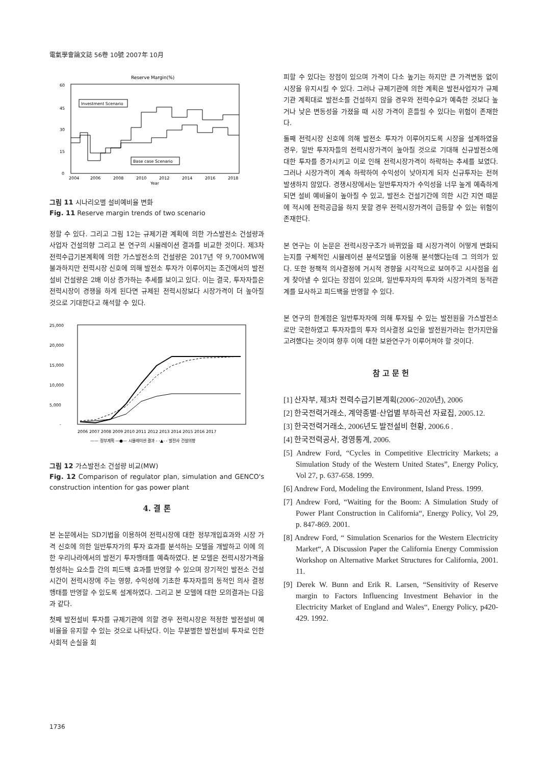電氣學會論文誌 56卷 10號 2007年 10月
Reserve Margin(%)
60
45
30
15
0
Investment Scenario
Base case Scenario
2004
2006
2008
2010
2012
2014
2016
2018
Year
그림 11 시나리오별 설비예비율 변화
Fig. 11 Reserve margin trends of two scenario
정할 수 있다. 그리고 그림 12는 규제기관 계획에 의한 가스발전소 건설량과 사업자 건설의향 그리고 본 연구의 시뮬레이션 결과를 비교한 것이다. 제3차 전력수급기본계획에 의한 가스발전소의 건설량은 2017년 약 9,700MW에 불과하지만 전력시장 신호에 의해 발전소 투자가 이루어지는 조건에서의 발전설비 건설량은 2배 이상 증가하는 추세를 보이고 있다. 이는 결국, 투자자들은 전력시장이 경쟁을 하게 된다면 규제된 전력시장보다 시장가격이 더 높아질 것으로 기대한다고 해석할 수 있다.
25,000
20,000
15,000
10,000
5,000
-
2006 2007 2008 2009 2010 2011 2012 2013 2014 2015 2016 2017
—— 정부계획 —●— 시뮬레이션 결과 - -▲- - 발전사 건설의향
그림 12 가스발전소 건설량 비교(MW)
Fig. 12 Comparison of regulator plan, simulation and GENCO's construction intention for gas power plant
4. 결 론
본 논문에서는 SD기법을 이용하여 전력시장에 대한 정부개입효과와 시장 가격 신호에 의한 일반투자가의 투자 효과를 분석하는 모델을 개발하고 이에 의한 우리나라에서의 발전기 투자행태를 예측하였다. 본 모델은 전력시장가격을 형성하는 요소들 간의 피드백 효과를 반영할 수 있으며 장기적인 발전소 건설 시간이 전력시장에 주는 영향, 수익성에 기초한 투자자들의 동적인 의사 결정 행태를 반영할 수 있도록 설계하였다. 그리고 본 모델에 대한 모의결과는 다음과 같다.
첫째 발전설비 투자를 규제기관에 의할 경우 전력시장은 적정한 발전설비 예비율을 유지할 수 있는 것으로 나타났다. 이는 무분별한 발전설비 투자로 인한 사회적 손실을 회
피할 수 있다는 장점이 있으며 가격이 다소 높기는 하지만 큰 가격변동 없이 시장을 유지시킬 수 있다. 그러나 규제기관에 의한 계획은 발전사업자가 규제기관 계획대로 발전소를 건설하지 않을 경우와 전력수요가 예측한 것보다 높거나 낮은 변동성을 가졌을 때 시장 가격이 흔들릴 수 있다는 위험이 존재한다.
둘째 전력시장 신호에 의해 발전소 투자가 이루어지도록 시장을 설계하였을 경우, 일반 투자자들의 전력시장가격이 높아질 것으로 기대해 신규발전소에 대한 투자를 증가시키고 이로 인해 전력시장가격이 하락하는 추세를 보였다. 그러나 시장가격이 계속 하락하여 수익성이 낮아지게 되자 신규투자는 전혀 발생하지 않았다. 경쟁시장에서는 일반투자자가 수익성을 너무 높게 예측하게 되면 설비 예비율이 높아질 수 있고, 발전소 건설기간에 의한 시간 지연 때문에 적시에 전력공급을 하지 못할 경우 전력시장가격이 급등할 수 있는 위험이 존재한다.
본 연구는 이 논문은 전력시장구조가 바뀌었을 때 시장가격이 어떻게 변화되는지를 구체적인 시뮬레이션 분석모델을 이용해 분석했다는데 그 의의가 있다. 또한 정책적 의사결정에 거시적 경향을 시각적으로 보여주고 시사점을 쉽게 찾아낼 수 있다는 장점이 있으며, 일반투자자의 투자와 시장가격의 동적관계를 묘사하고 피드백을 반영할 수 있다.
본 연구의 한계점은 일반투자자에 의해 투자될 수 있는 발전원을 가스발전소로만 국한하였고 투자자들의 투자 의사결정 요인을 발전원가라는 한가지만을 고려했다는 것이며 향후 이에 대한 보완연구가 이루어져야 할 것이다.
참 고 문 헌
[1] 산자부, 제3차 전력수급기본계획(2006~2020년), 2006
[2] 한국전력거래소, 계약종별·산업별 부하곡선 자료집, 2005.12.
[3] 한국전력거래소, 2006년도 발전설비 현황, 2006.6 .
[4] 한국전력공사, 경영통계, 2006.
[5] Andrew Ford, “Cycles in Competitive Electricity Markets; a Simulation Study of the Western United States”, Energy Policy, Vol 27, p. 637-658. 1999.
[6] Andrew Ford, Modeling the Environment, Island Press. 1999.
[7] Andrew Ford, “Waiting for the Boom: A Simulation Study of Power Plant Construction in California“, Energy Policy, Vol 29, p. 847-869. 2001.
[8] Andrew Ford, “ Simulation Scenarios for the Western Electricity Market“, A Discussion Paper the California Energy Commission Workshop on Alternative Market Structures for California, 2001. 11.
[9] Derek W. Bunn and Erik R. Larsen, “Sensitivity of Reserve margin to Factors Influencing Investment Behavior in the Electricity Market of England and Wales“, Energy Policy, p420-429. 1992.
1736